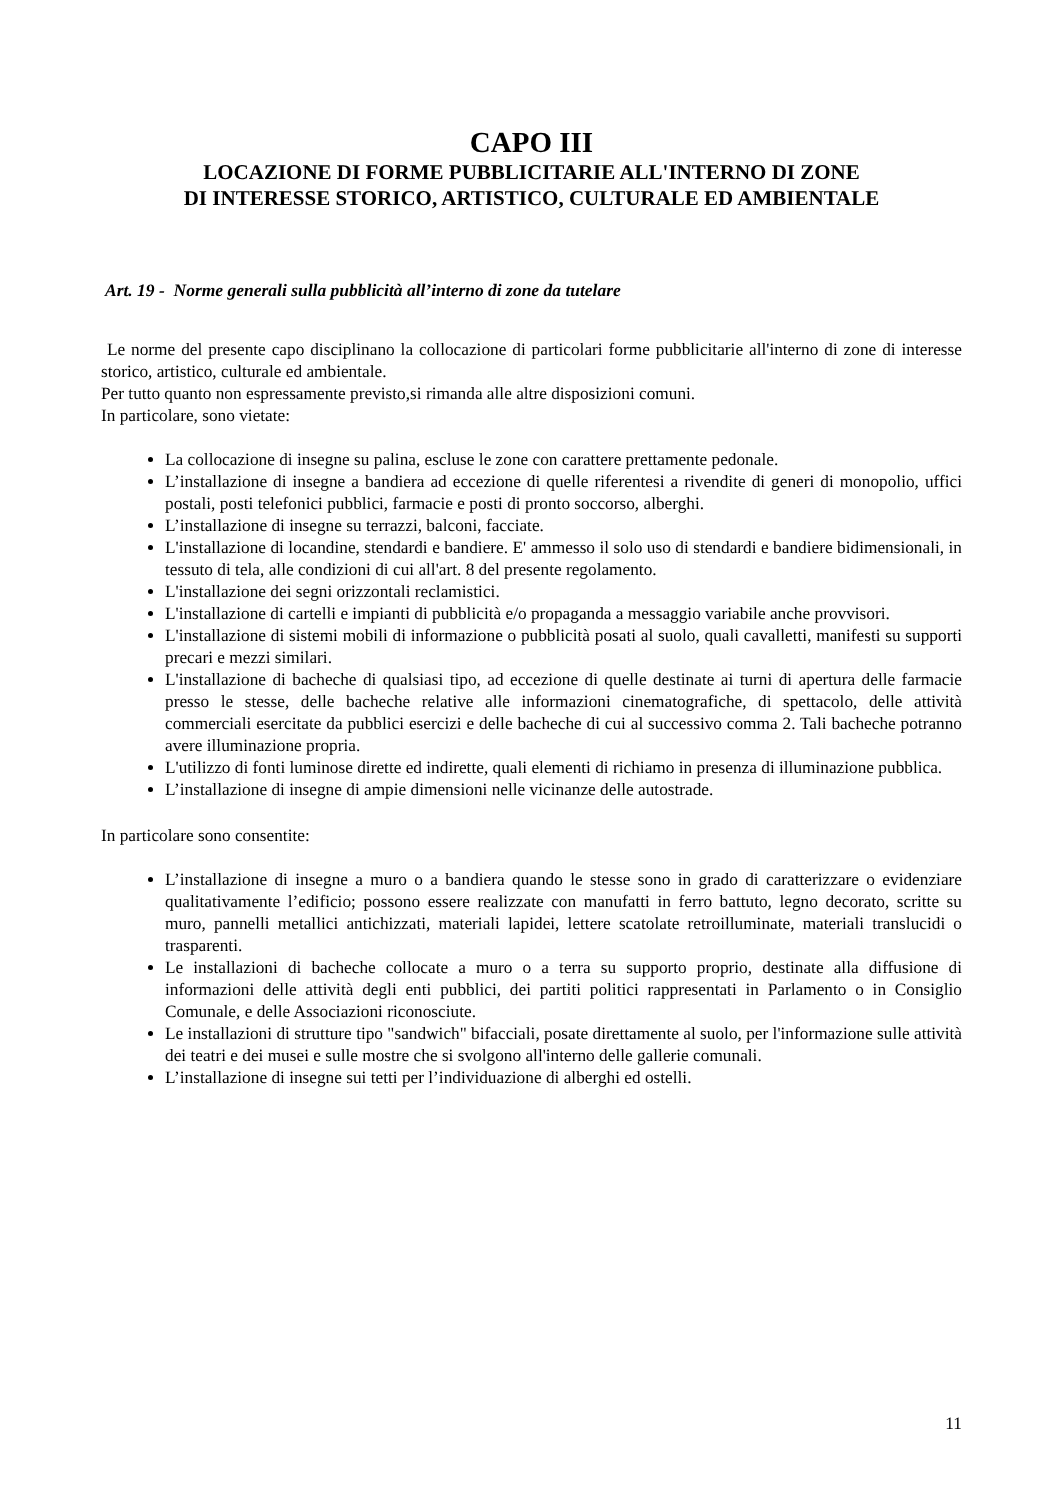CAPO III
LOCAZIONE DI FORME PUBBLICITARIE ALL'INTERNO DI ZONE
DI INTERESSE STORICO, ARTISTICO, CULTURALE ED AMBIENTALE
Art. 19 - Norme generali sulla pubblicità all’interno di zone da tutelare
Le norme del presente capo disciplinano la collocazione di particolari forme pubblicitarie all'interno di zone di interesse storico, artistico, culturale ed ambientale.
Per tutto quanto non espressamente previsto,si rimanda alle altre disposizioni comuni.
In particolare, sono vietate:
La collocazione di insegne su palina, escluse le zone con carattere prettamente pedonale.
L’installazione di insegne a bandiera ad eccezione di quelle riferentesi a rivendite di generi di monopolio, uffici postali, posti telefonici pubblici, farmacie e posti di pronto soccorso, alberghi.
L’installazione di insegne su terrazzi, balconi, facciate.
L'installazione di locandine, stendardi e bandiere. E' ammesso il solo uso di stendardi e bandiere bidimensionali, in tessuto di tela, alle condizioni di cui all'art. 8 del presente regolamento.
L'installazione dei segni orizzontali reclamistici.
L'installazione di cartelli e impianti di pubblicità e/o propaganda a messaggio variabile anche provvisori.
L'installazione di sistemi mobili di informazione o pubblicità posati al suolo, quali cavalletti, manifesti su supporti precari e mezzi similari.
L'installazione di bacheche di qualsiasi tipo, ad eccezione di quelle destinate ai turni di apertura delle farmacie presso le stesse, delle bacheche relative alle informazioni cinematografiche, di spettacolo, delle attività commerciali esercitate da pubblici esercizi e delle bacheche di cui al successivo comma 2. Tali bacheche potranno avere illuminazione propria.
L'utilizzo di fonti luminose dirette ed indirette, quali elementi di richiamo in presenza di illuminazione pubblica.
L’installazione di insegne di ampie dimensioni nelle vicinanze delle autostrade.
In particolare sono consentite:
L’installazione di insegne a muro o a bandiera quando le stesse sono in grado di caratterizzare o evidenziare qualitativamente l’edificio; possono essere realizzate con manufatti in ferro battuto, legno decorato, scritte su muro, pannelli metallici antichizzati, materiali lapidei, lettere scatolate retroilluminate, materiali translucidi o trasparenti.
Le installazioni di bacheche collocate a muro o a terra su supporto proprio, destinate alla diffusione di informazioni delle attività degli enti pubblici, dei partiti politici rappresentati in Parlamento o in Consiglio Comunale, e delle Associazioni riconosciute.
Le installazioni di strutture tipo "sandwich" bifacciali, posate direttamente al suolo, per l'informazione sulle attività dei teatri e dei musei e sulle mostre che si svolgono all'interno delle gallerie comunali.
L’installazione di insegne sui tetti per l’individuazione di alberghi ed ostelli.
11